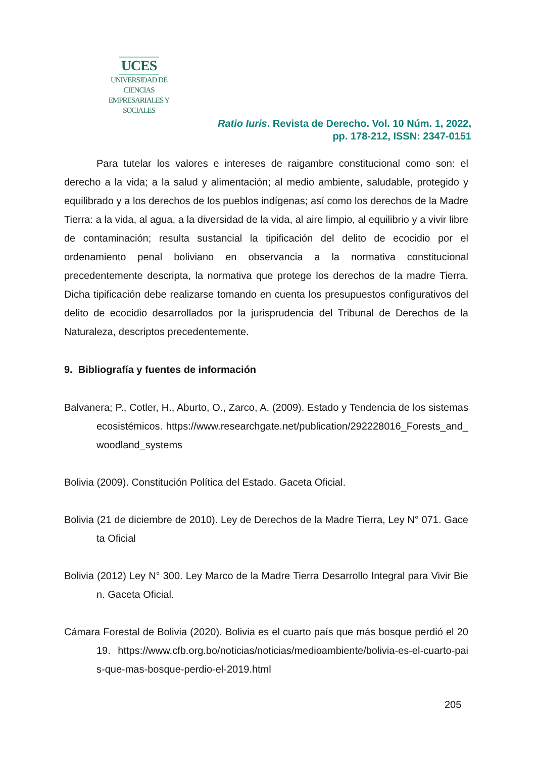UCES
UNIVERSIDAD DE CIENCIAS
EMPRESARIALES Y SOCIALES
Ratio Iuris. Revista de Derecho. Vol. 10 Núm. 1, 2022,
pp. 178-212, ISSN: 2347-0151
Para tutelar los valores e intereses de raigambre constitucional como son: el derecho a la vida; a la salud y alimentación; al medio ambiente, saludable, protegido y equilibrado y a los derechos de los pueblos indígenas; así como los derechos de la Madre Tierra: a la vida, al agua, a la diversidad de la vida, al aire limpio, al equilibrio y a vivir libre de contaminación; resulta sustancial la tipificación del delito de ecocidio por el ordenamiento penal boliviano en observancia a la normativa constitucional precedentemente descripta, la normativa que protege los derechos de la madre Tierra. Dicha tipificación debe realizarse tomando en cuenta los presupuestos configurativos del delito de ecocidio desarrollados por la jurisprudencia del Tribunal de Derechos de la Naturaleza, descriptos precedentemente.
9. Bibliografía y fuentes de información
Balvanera; P., Cotler, H., Aburto, O., Zarco, A. (2009). Estado y Tendencia de los sistemas ecosistémicos. https://www.researchgate.net/publication/292228016_Forests_and_woodland_systems
Bolivia (2009). Constitución Política del Estado. Gaceta Oficial.
Bolivia (21 de diciembre de 2010). Ley de Derechos de la Madre Tierra, Ley N° 071. Gaceta Oficial
Bolivia (2012) Ley N° 300. Ley Marco de la Madre Tierra Desarrollo Integral para Vivir Bien. Gaceta Oficial.
Cámara Forestal de Bolivia (2020). Bolivia es el cuarto país que más bosque perdió el 2019. https://www.cfb.org.bo/noticias/noticias/medioambiente/bolivia-es-el-cuarto-pais-que-mas-bosque-perdio-el-2019.html
205